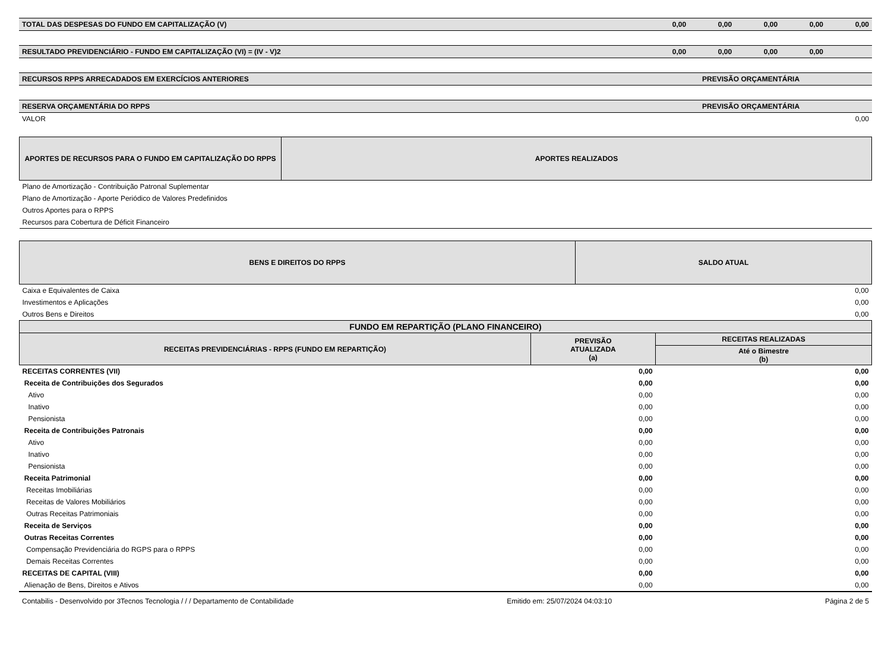| TOTAL DAS DESPESAS DO FUNDO EM CAPITALIZAÇÃO (V) | | 0,00 | 0,00 | 0,00 | 0,00 | 0,00 |
| RESULTADO PREVIDENCIÁRIO - FUNDO EM CAPITALIZAÇÃO (VI) = (IV - V)2 | | 0,00 | 0,00 | 0,00 | 0,00 | |
| RECURSOS RPPS ARRECADADOS EM EXERCÍCIOS ANTERIORES | PREVISÃO ORÇAMENTÁRIA | | | | | |
| RESERVA ORÇAMENTÁRIA DO RPPS | PREVISÃO ORÇAMENTÁRIA | | | | | |
| VALOR | 0,00 | | | | | |
| APORTES DE RECURSOS PARA O FUNDO EM CAPITALIZAÇÃO DO RPPS | APORTES REALIZADOS |
| --- | --- |
| Plano de Amortização - Contribuição Patronal Suplementar | |
| Plano de Amortização - Aporte Periódico de Valores Predefinidos | |
| Outros Aportes para o RPPS | |
| Recursos para Cobertura de Déficit Financeiro | |
| BENS E DIREITOS DO RPPS | SALDO ATUAL |
| --- | --- |
| Caixa e Equivalentes de Caixa | 0,00 |
| Investimentos e Aplicações | 0,00 |
| Outros Bens e Direitos | 0,00 |
| FUNDO EM REPARTIÇÃO (PLANO FINANCEIRO) | | |
| --- | --- | --- |
| RECEITAS PREVIDENCIÁRIAS - RPPS (FUNDO EM REPARTIÇÃO) | PREVISÃO ATUALIZADA (a) | RECEITAS REALIZADAS |
| | | Até o Bimestre (b) |
| RECEITAS CORRENTES (VII) | 0,00 | 0,00 |
| Receita de Contribuições dos Segurados | 0,00 | 0,00 |
| Ativo | 0,00 | 0,00 |
| Inativo | 0,00 | 0,00 |
| Pensionista | 0,00 | 0,00 |
| Receita de Contribuições Patronais | 0,00 | 0,00 |
| Ativo | 0,00 | 0,00 |
| Inativo | 0,00 | 0,00 |
| Pensionista | 0,00 | 0,00 |
| Receita Patrimonial | 0,00 | 0,00 |
| Receitas Imobiliárias | 0,00 | 0,00 |
| Receitas de Valores Mobiliários | 0,00 | 0,00 |
| Outras Receitas Patrimoniais | 0,00 | 0,00 |
| Receita de Serviços | 0,00 | 0,00 |
| Outras Receitas Correntes | 0,00 | 0,00 |
| Compensação Previdenciária do RGPS para o RPPS | 0,00 | 0,00 |
| Demais Receitas Correntes | 0,00 | 0,00 |
| RECEITAS DE CAPITAL (VIII) | 0,00 | 0,00 |
| Alienação de Bens, Direitos e Ativos | 0,00 | 0,00 |
Contabilis - Desenvolvido por 3Tecnos Tecnologia / / / Departamento de Contabilidade Emitido em: 25/07/2024 04:03:10 Página 2 de 5